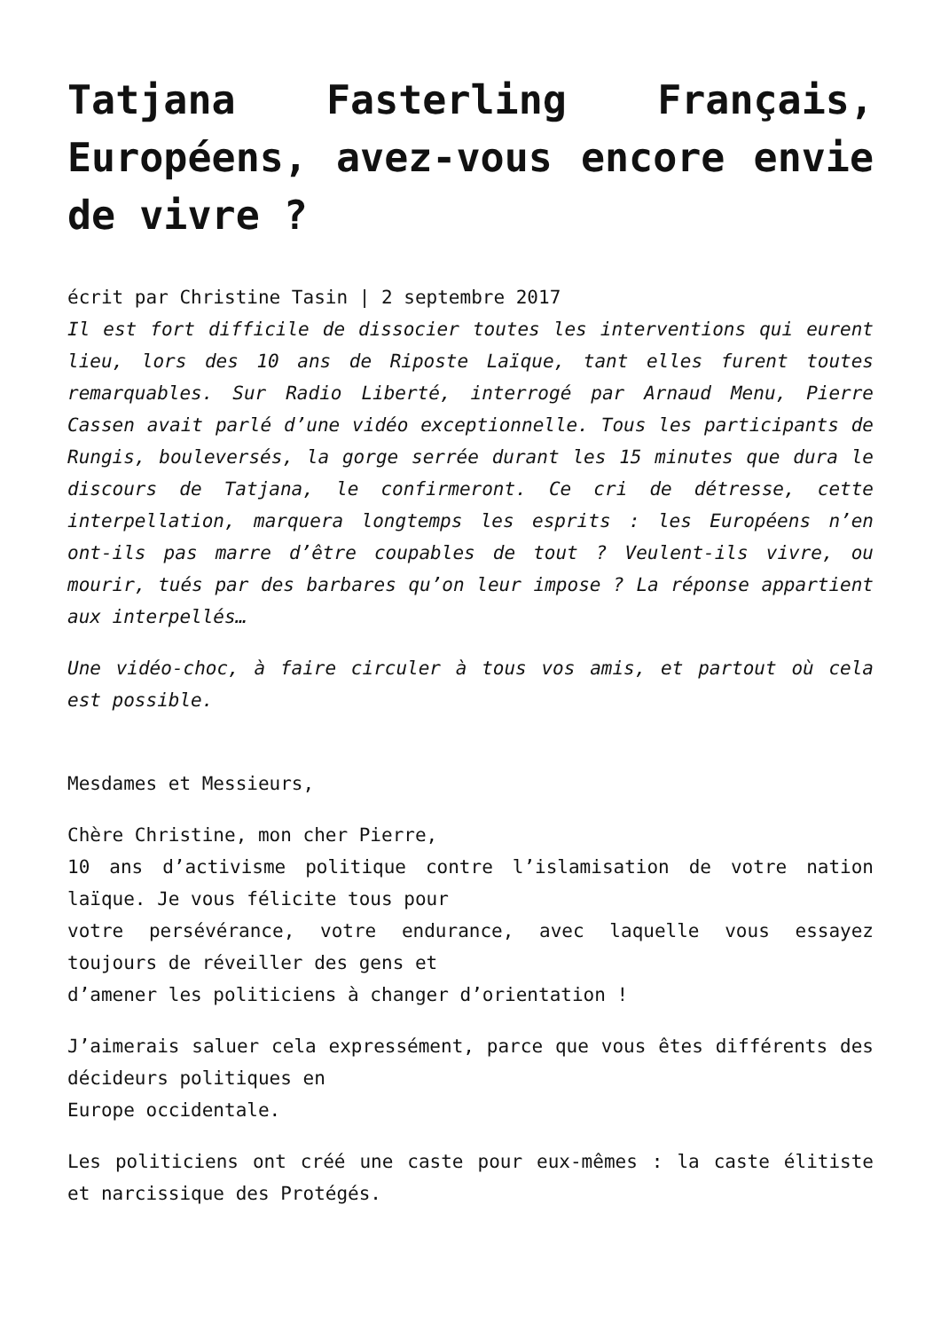Tatjana Fasterling Français, Européens, avez-vous encore envie de vivre ?
écrit par Christine Tasin | 2 septembre 2017
Il est fort difficile de dissocier toutes les interventions qui eurent lieu, lors des 10 ans de Riposte Laïque, tant elles furent toutes remarquables. Sur Radio Liberté, interrogé par Arnaud Menu, Pierre Cassen avait parlé d’une vidéo exceptionnelle. Tous les participants de Rungis, bouleversés, la gorge serrée durant les 15 minutes que dura le discours de Tatjana, le confirmeront. Ce cri de détresse, cette interpellation, marquera longtemps les esprits : les Européens n’en ont-ils pas marre d’être coupables de tout ? Veulent-ils vivre, ou mourir, tués par des barbares qu’on leur impose ? La réponse appartient aux interpellés…
Une vidéo-choc, à faire circuler à tous vos amis, et partout où cela est possible.
Mesdames et Messieurs,
Chère Christine, mon cher Pierre,
10 ans d’activisme politique contre l’islamisation de votre nation laïque. Je vous félicite tous pour
votre persévérance, votre endurance, avec laquelle vous essayez toujours de réveiller des gens et
d’amener les politiciens à changer d’orientation !
J’aimerais saluer cela expressément, parce que vous êtes différents des décideurs politiques en
Europe occidentale.
Les politiciens ont créé une caste pour eux-mêmes : la caste élitiste et narcissique des Protégés.